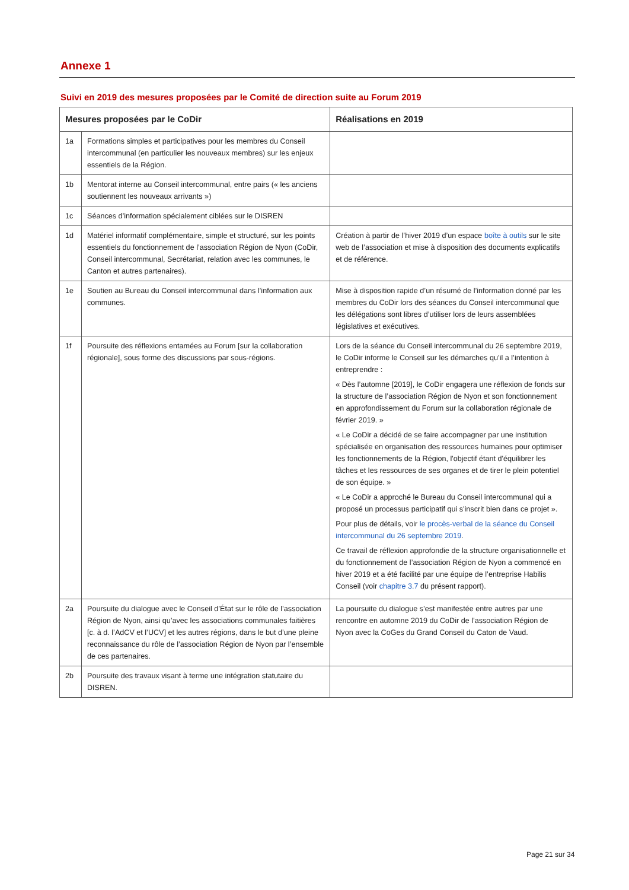Annexe 1
Suivi en 2019 des mesures proposées par le Comité de direction suite au Forum 2019
| Mesures proposées par le CoDir | | Réalisations en 2019 |
| --- | --- | --- |
| 1a | Formations simples et participatives pour les membres du Conseil intercommunal (en particulier les nouveaux membres) sur les enjeux essentiels de la Région. | |
| 1b | Mentorat interne au Conseil intercommunal, entre pairs (« les anciens soutiennent les nouveaux arrivants ») | |
| 1c | Séances d’information spécialement ciblées sur le DISREN | |
| 1d | Matériel informatif complémentaire, simple et structuré, sur les points essentiels du fonctionnement de l’association Région de Nyon (CoDir, Conseil intercommunal, Secrétariat, relation avec les communes, le Canton et autres partenaires). | Création à partir de l’hiver 2019 d’un espace boîte à outils sur le site web de l’association et mise à disposition des documents explicatifs et de référence. |
| 1e | Soutien au Bureau du Conseil intercommunal dans l’information aux communes. | Mise à disposition rapide d’un résumé de l’information donné par les membres du CoDir lors des séances du Conseil intercommunal que les délégations sont libres d’utiliser lors de leurs assemblées législatives et exécutives. |
| 1f | Poursuite des réflexions entamées au Forum [sur la collaboration régionale], sous forme des discussions par sous-régions. | Lors de la séance du Conseil intercommunal du 26 septembre 2019, le CoDir informe le Conseil sur les démarches qu’il a l’intention à entreprendre : « Dès l’automne [2019], le CoDir engagera une réflexion de fonds sur la structure de l’association Région de Nyon et son fonctionnement en approfondissement du Forum sur la collaboration régionale de février 2019. » « Le CoDir a décidé de se faire accompagner par une institution spécialisée en organisation des ressources humaines pour optimiser les fonctionnements de la Région, l'objectif étant d'équilibrer les tâches et les ressources de ses organes et de tirer le plein potentiel de son équipe. » « Le CoDir a approché le Bureau du Conseil intercommunal qui a proposé un processus participatif qui s'inscrit bien dans ce projet ». Pour plus de détails, voir le procès-verbal de la séance du Conseil intercommunal du 26 septembre 2019 . Ce travail de réflexion approfondie de la structure organisationnelle et du fonctionnement de l’association Région de Nyon a commencé en hiver 2019 et a été facilité par une équipe de l’entreprise Habilis Conseil (voir chapitre 3.7 du présent rapport). |
| 2a | Poursuite du dialogue avec le Conseil d’État sur le rôle de l’association Région de Nyon, ainsi qu’avec les associations communales faitières [c. à d. l’AdCV et l’UCV] et les autres régions, dans le but d’une pleine reconnaissance du rôle de l’association Région de Nyon par l’ensemble de ces partenaires. | La poursuite du dialogue s’est manifestée entre autres par une rencontre en automne 2019 du CoDir de l’association Région de Nyon avec la CoGes du Grand Conseil du Caton de Vaud. |
| 2b | Poursuite des travaux visant à terme une intégration statutaire du DISREN. | |
Page 21 sur 34